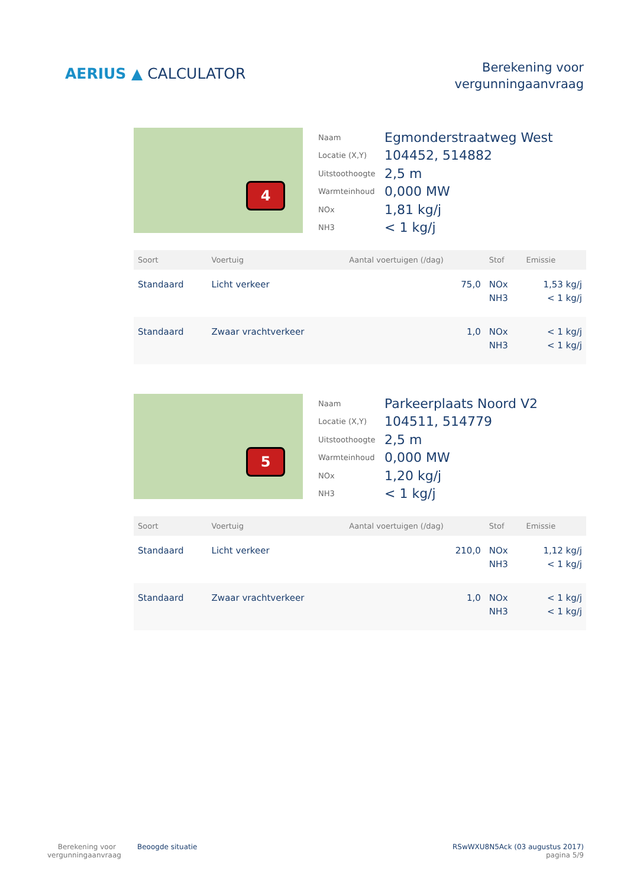AERIUS ▲ CALCULATOR
Berekening voor
vergunningaanvraag
4
| Naam | Egmonderstraatweg West |
| Locatie (X,Y) | 104452, 514882 |
| Uitstoothoogte | 2,5 m |
| Warmteinhoud | 0,000 MW |
| NOx | 1,81 kg/j |
| NH3 | < 1 kg/j |
| Soort | Voertuig | Aantal voertuigen (/dag) | Stof | Emissie |
| --- | --- | --- | --- | --- |
| Standaard | Licht verkeer | 75,0 | NOx NH3 | 1,53 kg/j < 1 kg/j |
| Standaard | Zwaar vrachtverkeer | 1,0 | NOx NH3 | < 1 kg/j < 1 kg/j |
5
| Naam | Parkeerplaats Noord V2 |
| Locatie (X,Y) | 104511, 514779 |
| Uitstoothoogte | 2,5 m |
| Warmteinhoud | 0,000 MW |
| NOx | 1,20 kg/j |
| NH3 | < 1 kg/j |
| Soort | Voertuig | Aantal voertuigen (/dag) | Stof | Emissie |
| --- | --- | --- | --- | --- |
| Standaard | Licht verkeer | 210,0 | NOx NH3 | 1,12 kg/j < 1 kg/j |
| Standaard | Zwaar vrachtverkeer | 1,0 | NOx NH3 | < 1 kg/j < 1 kg/j |
Berekening voor
vergunningaanvraag
Beoogde situatie
RSwWXU8N5Ack (03 augustus 2017)
pagina 5/9